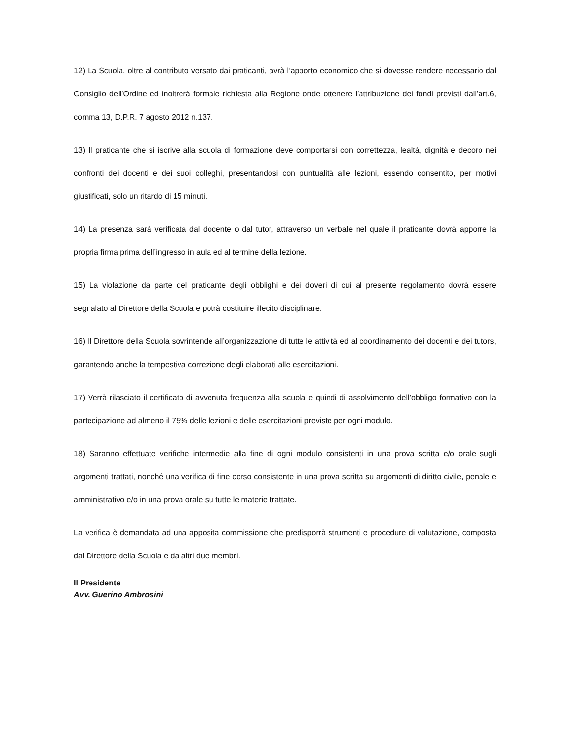12) La Scuola, oltre al contributo versato dai praticanti, avrà l’apporto economico che si dovesse rendere necessario dal Consiglio dell’Ordine ed inoltrerà formale richiesta alla Regione onde ottenere l’attribuzione dei fondi previsti dall’art.6, comma 13, D.P.R. 7 agosto 2012 n.137.
13) Il praticante che si iscrive alla scuola di formazione deve comportarsi con correttezza, lealtà, dignità e decoro nei confronti dei docenti e dei suoi colleghi, presentandosi con puntualità alle lezioni, essendo consentito, per motivi giustificati, solo un ritardo di 15 minuti.
14) La presenza sarà verificata dal docente o dal tutor, attraverso un verbale nel quale il praticante dovrà apporre la propria firma prima dell’ingresso in aula ed al termine della lezione.
15) La violazione da parte del praticante degli obblighi e dei doveri di cui al presente regolamento dovrà essere segnalato al Direttore della Scuola e potrà costituire illecito disciplinare.
16) Il Direttore della Scuola sovrintende all’organizzazione di tutte le attività ed al coordinamento dei docenti e dei tutors, garantendo anche la tempestiva correzione degli elaborati alle esercitazioni.
17) Verrà rilasciato il certificato di avvenuta frequenza alla scuola e quindi di assolvimento dell’obbligo formativo con la partecipazione ad almeno il 75% delle lezioni e delle esercitazioni previste per ogni modulo.
18) Saranno effettuate verifiche intermedie alla fine di ogni modulo consistenti in una prova scritta e/o orale sugli argomenti trattati, nonché una verifica di fine corso consistente in una prova scritta su argomenti di diritto civile, penale e amministrativo e/o in una prova orale su tutte le materie trattate.
La verifica è demandata ad una apposita commissione che predisporrà strumenti e procedure di valutazione, composta dal Direttore della Scuola e da altri due membri.
Il Presidente
Avv. Guerino Ambrosini